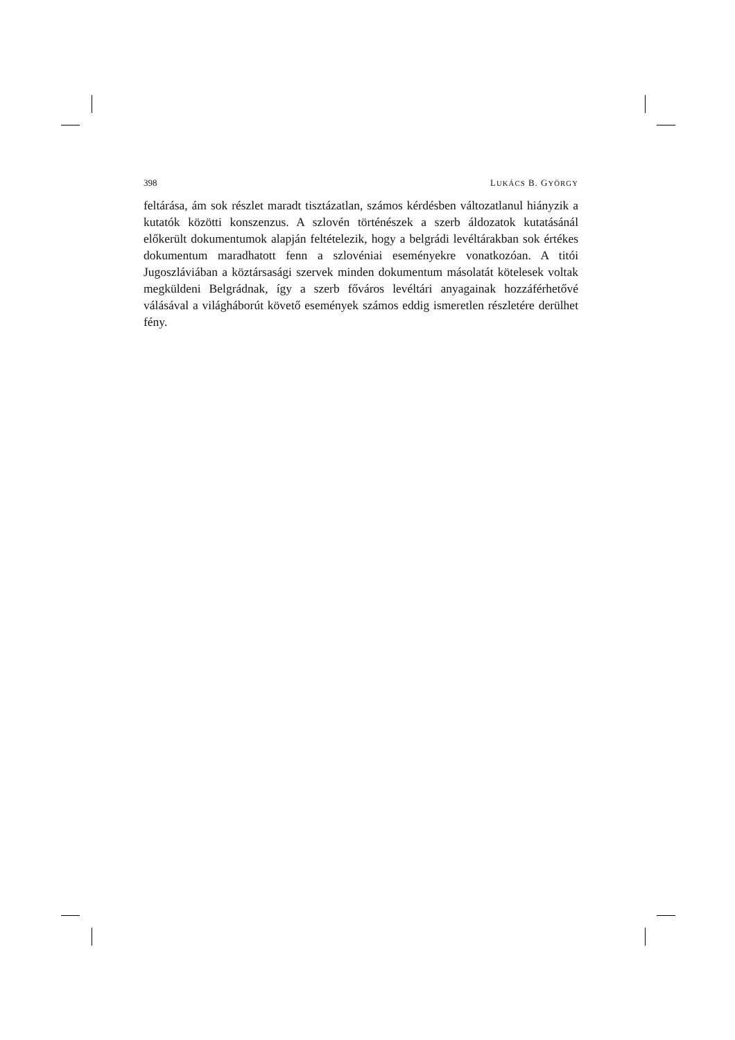398 LUKÁCS B. GYÖRGY
feltárása, ám sok részlet maradt tisztázatlan, számos kérdésben változatlanul hiányzik a kutatók közötti konszenzus. A szlovén történészek a szerb áldozatok kutatásánál előkerült dokumentumok alapján feltételezik, hogy a belgrádi levéltárakban sok értékes dokumentum maradhatott fenn a szlovéniai eseményekre vonatkozóan. A titói Jugoszláviában a köztársasági szervek minden dokumentum másolatát kötelesek voltak megküldeni Belgrádnak, így a szerb főváros levéltári anyagainak hozzáférhetővé válásával a világháborút követő események számos eddig ismeretlen részletére derülhet fény.